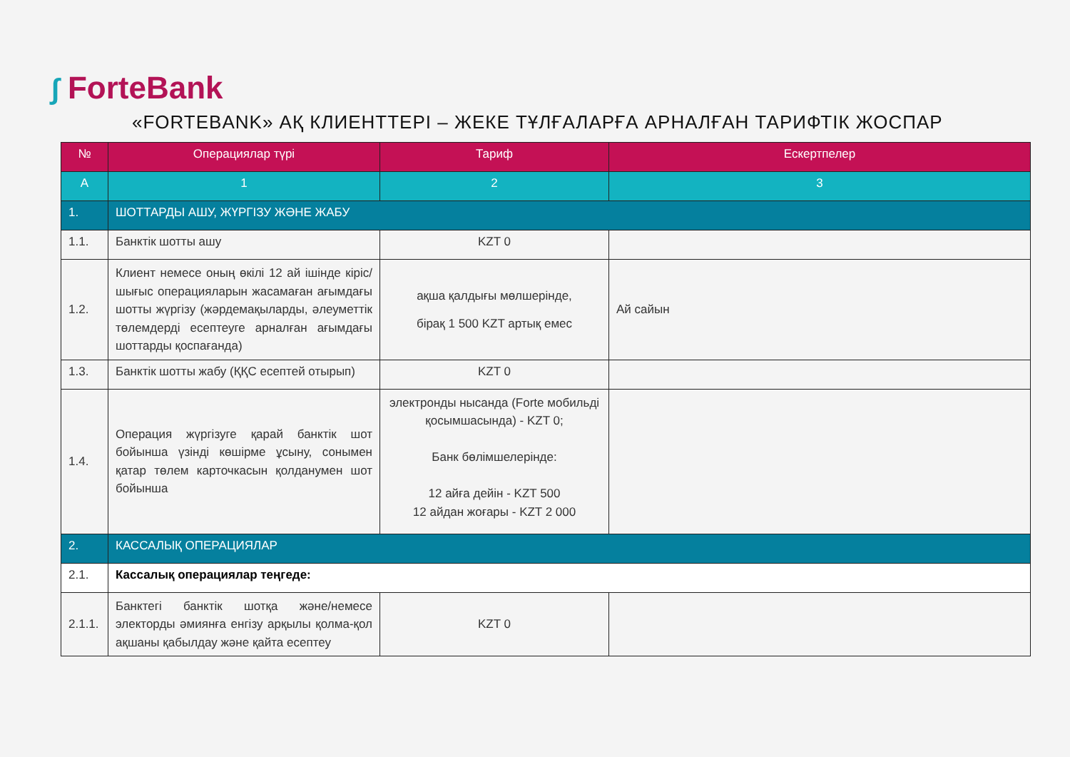∫ ForteBank
«FORTEBANK» АҚ КЛИЕНТТЕРІ – ЖЕКЕ ТҰЛҒАЛАРҒА АРНАЛҒАН ТАРИФТІК ЖОСПАР
| № | Операциялар түрі | Тариф | Ескертпелер |
| --- | --- | --- | --- |
| A | 1 | 2 | 3 |
| 1. | ШОТТАРДЫ АШУ, ЖҮРГІЗУ ЖӘНЕ ЖАБУ | | |
| 1.1. | Банктік шотты ашу | KZT 0 | |
| 1.2. | Клиент немесе оның өкілі 12 ай ішінде кіріс/ шығыс операцияларын жасамаған ағымдағы шотты жүргізу (жәрдемақыларды, әлеуметтік төлемдерді есептеуге арналған ағымдағы шоттарды қоспағанда) | ақша қалдығы мөлшерінде, бірақ 1 500 KZT артық емес | Ай сайын |
| 1.3. | Банктік шотты жабу (ҚҚС есептей отырып) | KZT 0 | |
| 1.4. | Операция жүргізуге қарай банктік шот бойынша үзінді көшірме ұсыну, сонымен қатар төлем карточкасын қолданумен шот бойынша | электронды нысанда (Forte мобильді қосымшасында) - KZT 0; Банк бөлімшелерінде: 12 айға дейін - KZT 500 12 айдан жоғары - KZT 2 000 | |
| 2. | КАССАЛЫҚ ОПЕРАЦИЯЛАР | | |
| 2.1. | Кассалық операциялар теңгеде: | | |
| 2.1.1. | Банктегі банктік шотқа және/немесе электорды әмиянға енгізу арқылы қолма-қол ақшаны қабылдау және қайта есептеу | KZT 0 | |